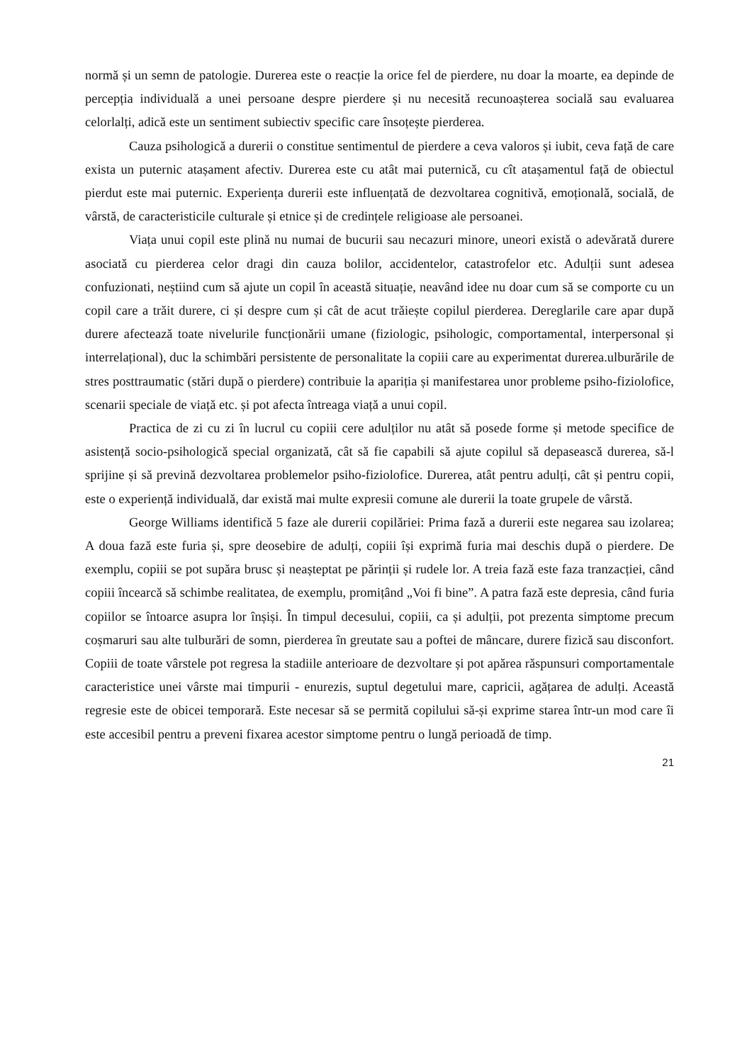normă și un semn de patologie. Durerea este o reacție la orice fel de pierdere, nu doar la moarte, ea depinde de percepția individuală a unei persoane despre pierdere și nu necesită recunoașterea socială sau evaluarea celorlalți, adică este un sentiment subiectiv specific care însoțește pierderea.
Cauza psihologică a durerii o constitue sentimentul de pierdere a ceva valoros și iubit, ceva față de care exista un puternic atașament afectiv. Durerea este cu atât mai puternică, cu cît atașamentul față de obiectul pierdut este mai puternic. Experiența durerii este influențată de dezvoltarea cognitivă, emoțională, socială, de vârstă, de caracteristicile culturale și etnice și de credințele religioase ale persoanei.
Viața unui copil este plină nu numai de bucurii sau necazuri minore, uneori există o adevărată durere asociată cu pierderea celor dragi din cauza bolilor, accidentelor, catastrofelor etc. Adulții sunt adesea confuzionati, neștiind cum să ajute un copil în această situație, neavând idee nu doar cum să se comporte cu un copil care a trăit durere, ci și despre cum și cât de acut trăiește copilul pierderea. Dereglarile care apar după durere afectează toate nivelurile funcționării umane (fiziologic, psihologic, comportamental, interpersonal și interrelațional), duc la schimbări persistente de personalitate la copiii care au experimentat durerea.ulburările de stres posttraumatic (stări după o pierdere) contribuie la apariția și manifestarea unor probleme psiho-fiziolofice, scenarii speciale de viață etc. și pot afecta întreaga viață a unui copil.
Practica de zi cu zi în lucrul cu copiii cere adulților nu atât să posede forme și metode specifice de asistență socio-psihologică special organizată, cât să fie capabili să ajute copilul să depasească durerea, să-l sprijine și să prevină dezvoltarea problemelor psiho-fiziolofice. Durerea, atât pentru adulți, cât și pentru copii, este o experiență individuală, dar există mai multe expresii comune ale durerii la toate grupele de vârstă.
George Williams identifică 5 faze ale durerii copilăriei: Prima fază a durerii este negarea sau izolarea; A doua fază este furia și, spre deosebire de adulți, copiii își exprimă furia mai deschis după o pierdere. De exemplu, copiii se pot supăra brusc și neașteptat pe părinții și rudele lor. A treia fază este faza tranzacției, când copiii încearcă să schimbe realitatea, de exemplu, promițând „Voi fi bine”. A patra fază este depresia, când furia copiilor se întoarce asupra lor înșiși. În timpul decesului, copiii, ca și adulții, pot prezenta simptome precum coșmaruri sau alte tulburări de somn, pierderea în greutate sau a poftei de mâncare, durere fizică sau disconfort. Copiii de toate vârstele pot regresa la stadiile anterioare de dezvoltare și pot apărea răspunsuri comportamentale caracteristice unei vârste mai timpurii - enurezis, suptul degetului mare, capricii, agățarea de adulți. Această regresie este de obicei temporară. Este necesar să se permită copilului să-și exprime starea într-un mod care îi este accesibil pentru a preveni fixarea acestor simptome pentru o lungă perioadă de timp.
21